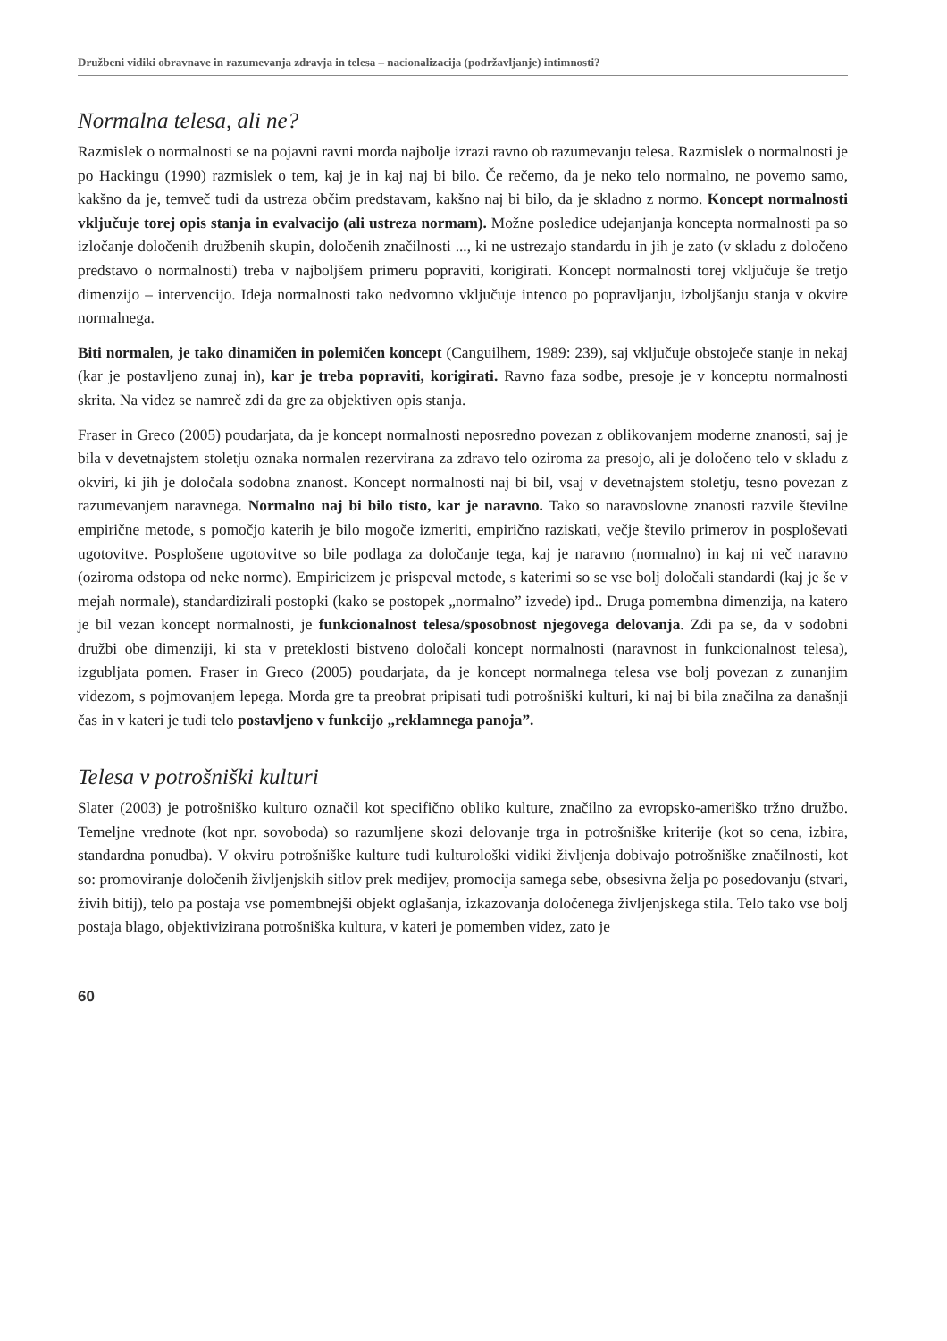Družbeni vidiki obravnave in razumevanja zdravja in telesa – nacionalizacija (podržavljanje) intimnosti?
Normalna telesa, ali ne?
Razmislek o normalnosti se na pojavni ravni morda najbolje izrazi ravno ob razumevanju telesa. Razmislek o normalnosti je po Hackingu (1990) razmislek o tem, kaj je in kaj naj bi bilo. Če rečemo, da je neko telo normalno, ne povemo samo, kakšno da je, temveč tudi da ustreza občim predstavam, kakšno naj bi bilo, da je skladno z normo. Koncept normalnosti vključuje torej opis stanja in evalvacijo (ali ustreza normam). Možne posledice udejanjanja koncepta normalnosti pa so izločanje določenih družbenih skupin, določenih značilnosti ..., ki ne ustrezajo standardu in jih je zato (v skladu z določeno predstavo o normalnosti) treba v najboljšem primeru popraviti, korigirati. Koncept normalnosti torej vključuje še tretjo dimenzijo – intervencijo. Ideja normalnosti tako nedvomno vključuje intenco po popravljanju, izboljšanju stanja v okvire normalnega.
Biti normalen, je tako dinamičen in polemičen koncept (Canguilhem, 1989: 239), saj vključuje obstoječe stanje in nekaj (kar je postavljeno zunaj in), kar je treba popraviti, korigirati. Ravno faza sodbe, presoje je v konceptu normalnosti skrita. Na videz se namreč zdi da gre za objektiven opis stanja.
Fraser in Greco (2005) poudarjata, da je koncept normalnosti neposredno povezan z oblikovanjem moderne znanosti, saj je bila v devetnajstem stoletju oznaka normalen rezervirana za zdravo telo oziroma za presojo, ali je določeno telo v skladu z okviri, ki jih je določala sodobna znanost. Koncept normalnosti naj bi bil, vsaj v devetnajstem stoletju, tesno povezan z razumevanjem naravnega. Normalno naj bi bilo tisto, kar je naravno. Tako so naravoslovne znanosti razvile številne empirične metode, s pomočjo katerih je bilo mogoče izmeriti, empirično raziskati, večje število primerov in posploševati ugotovitve. Posplošene ugotovitve so bile podlaga za določanje tega, kaj je naravno (normalno) in kaj ni več naravno (oziroma odstopa od neke norme). Empiricizem je prispeval metode, s katerimi so se vse bolj določali standardi (kaj je še v mejah normale), standardizirali postopki (kako se postopek „normalno” izvede) ipd.. Druga pomembna dimenzija, na katero je bil vezan koncept normalnosti, je funkcionalnost telesa/sposobnost njegovega delovanja. Zdi pa se, da v sodobni družbi obe dimenziji, ki sta v preteklosti bistveno določali koncept normalnosti (naravnost in funkcionalnost telesa), izgubljata pomen. Fraser in Greco (2005) poudarjata, da je koncept normalnega telesa vse bolj povezan z zunanjim videzom, s pojmovanjem lepega. Morda gre ta preobrat pripisati tudi potrošniški kulturi, ki naj bi bila značilna za današnji čas in v kateri je tudi telo postavljeno v funkcijo „reklamnega panoja”.
Telesa v potrošniški kulturi
Slater (2003) je potrošniško kulturo označil kot specifično obliko kulture, značilno za evropsko-ameriško tržno družbo. Temeljne vrednote (kot npr. sovoboda) so razumljene skozi delovanje trga in potrošniške kriterije (kot so cena, izbira, standardna ponudba). V okviru potrošniške kulture tudi kulturološki vidiki življenja dobivajo potrošniške značilnosti, kot so: promoviranje določenih življenjskih sitlov prek medijev, promocija samega sebe, obsesivna želja po posedovanju (stvari, živih bitij), telo pa postaja vse pomembnejši objekt oglašanja, izkazovanja določenega življenjskega stila. Telo tako vse bolj postaja blago, objektivizirana potrošniška kultura, v kateri je pomemben videz, zato je
60